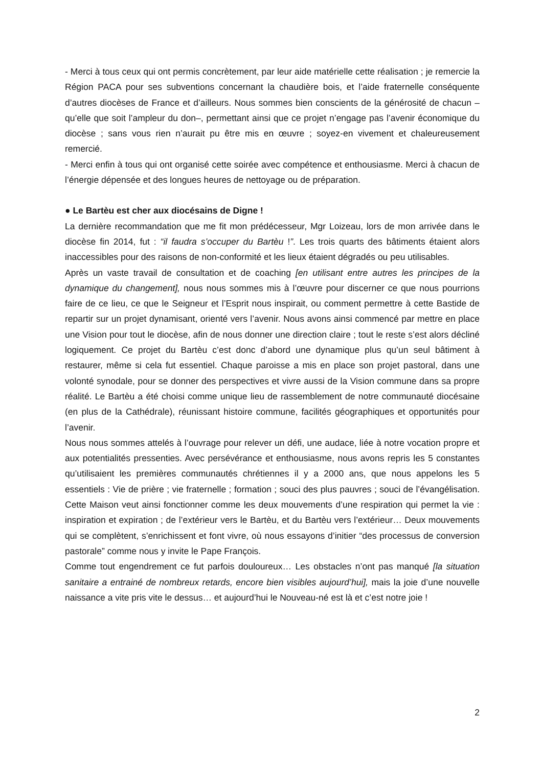- Merci à tous ceux qui ont permis concrètement, par leur aide matérielle cette réalisation ; je remercie la Région PACA pour ses subventions concernant la chaudière bois, et l’aide fraternelle conséquente d’autres diocèses de France et d’ailleurs. Nous sommes bien conscients de la générosité de chacun – qu’elle que soit l’ampleur du don–, permettant ainsi que ce projet n’engage pas l’avenir économique du diocèse ; sans vous rien n’aurait pu être mis en œuvre ; soyez-en vivement et chaleureusement remercié.
- Merci enfin à tous qui ont organisé cette soirée avec compétence et enthousiasme. Merci à chacun de l’énergie dépensée et des longues heures de nettoyage ou de préparation.
● Le Bartèu est cher aux diocésains de Digne !
La dernière recommandation que me fit mon prédécesseur, Mgr Loizeau, lors de mon arrivée dans le diocèse fin 2014, fut : “il faudra s’occuper du Bartèu !”. Les trois quarts des bâtiments étaient alors inaccessibles pour des raisons de non-conformité et les lieux étaient dégradés ou peu utilisables.
Après un vaste travail de consultation et de coaching [en utilisant entre autres les principes de la dynamique du changement], nous nous sommes mis à l’œuvre pour discerner ce que nous pourrions faire de ce lieu, ce que le Seigneur et l’Esprit nous inspirait, ou comment permettre à cette Bastide de repartir sur un projet dynamisant, orienté vers l’avenir. Nous avons ainsi commencé par mettre en place une Vision pour tout le diocèse, afin de nous donner une direction claire ; tout le reste s’est alors décliné logiquement. Ce projet du Bartèu c’est donc d’abord une dynamique plus qu’un seul bâtiment à restaurer, même si cela fut essentiel. Chaque paroisse a mis en place son projet pastoral, dans une volonté synodale, pour se donner des perspectives et vivre aussi de la Vision commune dans sa propre réalité. Le Bartèu a été choisi comme unique lieu de rassemblement de notre communauté diocésaine (en plus de la Cathédrale), réunissant histoire commune, facilités géographiques et opportunités pour l’avenir.
Nous nous sommes attelés à l’ouvrage pour relever un défi, une audace, liée à notre vocation propre et aux potentialités pressenties. Avec persévérance et enthousiasme, nous avons repris les 5 constantes qu’utilisaient les premières communautés chrétiennes il y a 2000 ans, que nous appelons les 5 essentiels : Vie de prière ; vie fraternelle ; formation ; souci des plus pauvres ; souci de l’évangélisation. Cette Maison veut ainsi fonctionner comme les deux mouvements d’une respiration qui permet la vie : inspiration et expiration ; de l’extérieur vers le Bartèu, et du Bartèu vers l’extérieur… Deux mouvements qui se complètent, s’enrichissent et font vivre, où nous essayons d’initier “des processus de conversion pastorale” comme nous y invite le Pape François.
Comme tout engendrement ce fut parfois douloureux… Les obstacles n’ont pas manqué [la situation sanitaire a entrainé de nombreux retards, encore bien visibles aujourd’hui], mais la joie d’une nouvelle naissance a vite pris vite le dessus… et aujourd’hui le Nouveau-né est là et c’est notre joie !
2